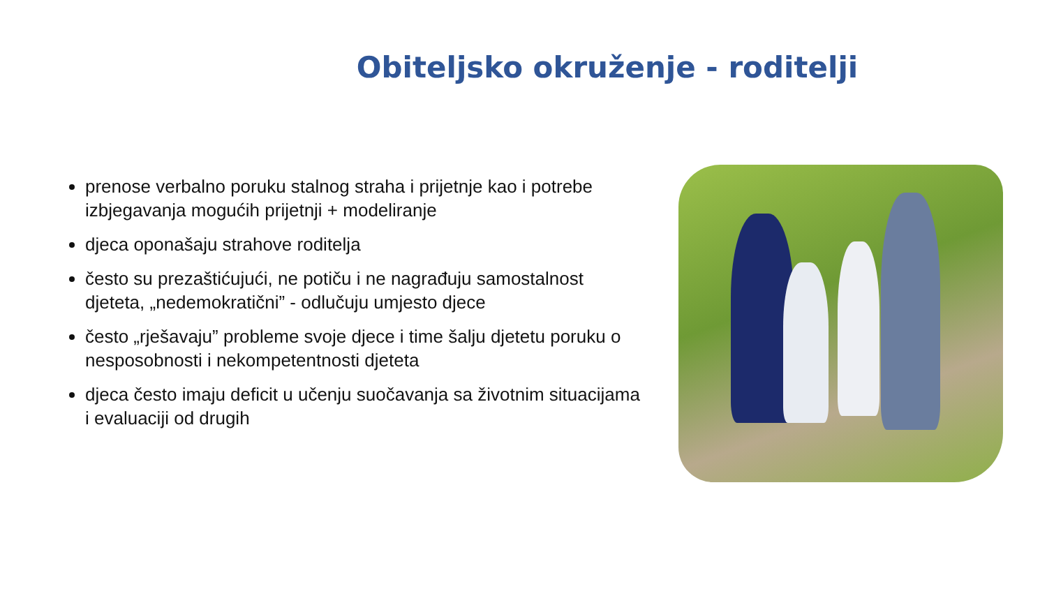Obiteljsko okruženje - roditelji
prenose verbalno poruku stalnog straha i prijetnje kao i potrebe izbjegavanja mogućih prijetnji + modeliranje
djeca oponašaju strahove roditelja
često su prezaštićujući, ne potiču i ne nagrađuju samostalnost djeteta, „nedemokratični” - odlučuju umjesto djece
često „rješavaju” probleme svoje djece i time šalju djetetu poruku o nesposobnosti i nekompetentnosti djeteta
djeca često imaju deficit u učenju suočavanja sa životnim situacijama i evaluaciji od drugih